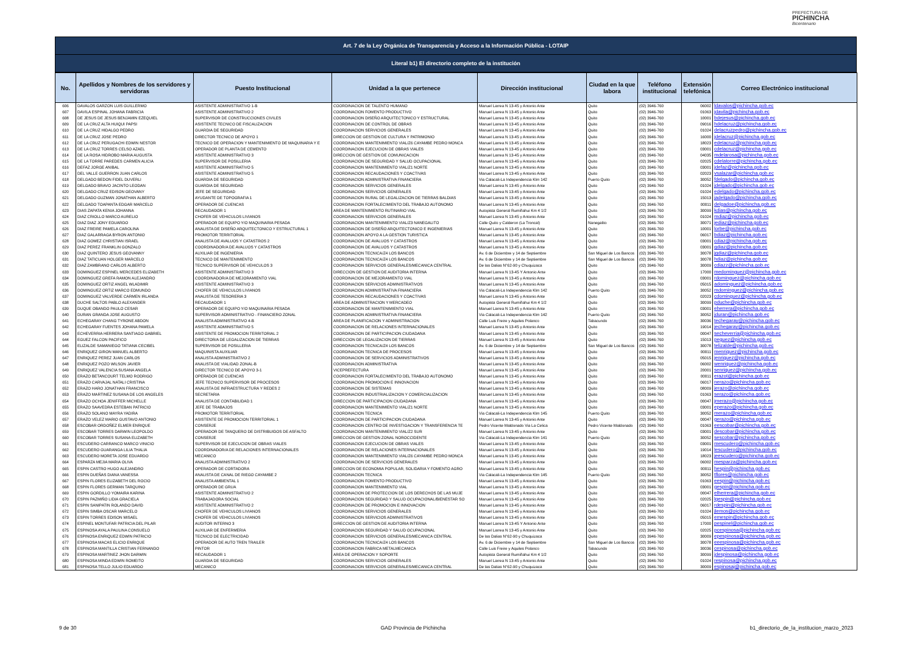PREFECTURA DE
PICHINCHA
Bicentenario
| Art. 7 de la Ley Orgánica de Transparencia y Acceso a la Información Pública - LOTAIP |
| Literal b1) El directorio completo de la institución |
| No. | Apellidos y Nombres de los servidores y servidoras | Puesto Institucional | Unidad a la que pertenece | Dirección institucional | Ciudad en la que labora | Teléfono institucional | Extensión telefónica | Correo Electrónico institucional |
| --- | --- | --- | --- | --- | --- | --- | --- | --- |
| 606 | DAVALOS GARZON LUIS GUILLERMO | ASISTENTE ADMINISTRATIVO 1-B | COORDINACION DE TALENTO HUMANO | Manuel Larrea N 13-45 y Antonio Ante | Quito | (02) 3946-760 | 06002 | ldavalos@pichincha.gob.ec |
| 607 | DAVILA ESPINAL JOHANA FABRICIA | ASISTENTE ADMINISTRATIVO 2 | COORDINACION FOMENTO PRODUCTIVO | Manuel Larrea N 13-45 y Antonio Ante | Quito | (02) 3946-760 | 01063 | jdavila@pichincha.gob.ec |
| 608 | DE JESUS DE JESUS BENJAMIN EZEQUIEL | SUPERVISOR DE CONSTRUCCIONES CIVILES | COORDINACION DISEÑO ARQUITECTONICO Y ESTRUCTURAL | Manuel Larrea N 13-45 y Antonio Ante | Quito | (02) 3946-760 | 10001 | bdejesus@pichincha.gob.ec |
| 609 | DE LA CRUZ ALTA HUIQUI PAPSI | ASISTENTE TECNICO DE FISCALIZACION | COORDINACION DE CONTROL DE OBRAS | Manuel Larrea N 13-45 y Antonio Ante | Quito | (02) 3946-760 | 09016 | hdelacruz@pichincha.gob.ec |
| 610 | DE LA CRUZ HIDALGO PEDRO | GUARDIA DE SEGURIDAD | COORDINACION SERVICIOS GENERALES | Manuel Larrea N 13-45 y Antonio Ante | Quito | (02) 3946-760 | 01024 | delacruzpedro@pichincha.gob.ec |
| 611 | DE LA CRUZ JOSE PEDRO | DIRECTOR TECNICO DE APOYO 1 | DIRECCION DE GESTION DE CULTURA Y PATRIMONIO | Manuel Larrea N 13-45 y Antonio Ante | Quito | (02) 3946-760 | 16000 | jdelacruz@pichincha.gob.ec |
| 612 | DE LA CRUZ PERUGACHI EDWIN NESTOR | TECNICO DE OPERACION Y MANTENIMIENTO DE MAQUINARIA Y E | COORDINACION MANTENIMIENTO VIAL/Z6 CAYAMBE PEDRO MONCA | Manuel Larrea N 13-45 y Antonio Ante | Quito | (02) 3946-760 | 18023 | edelacruz@pichincha.gob.ec |
| 613 | DE LA CRUZ TORRES CELSO AZAEL | OPERADOR DE PLANTA DE CEMENTO | COORDINACION EJECUCION DE OBRAS VIALES | Manuel Larrea N 13-45 y Antonio Ante | Quito | (02) 3946-760 | 03001 | cdelacruz@pichincha.gob.ec |
| 614 | DE LA ROSA HIDROBO MARIA AUGUSTA | ASISTENTE ADMINISTRATIVO 3 | DIRECCION DE GESTION DE COMUNICACION | Manuel Larrea N 13-45 y Antonio Ante | Quito | (02) 3946-760 | 04035 | mdelarosa@pichincha.gob.ec |
| 615 | DE LA TORRE PAREDES CARMEN ALICIA | SUPERVISOR DE POSILLERIA | COORDINACION DE SEGURIDAD Y SALUD OCUPACIONAL | Manuel Larrea N 13-45 y Antonio Ante | Quito | (02) 3946-760 | 02025 | cdelatorre@pichincha.gob.ec |
| 616 | DEFAZ JORGE ANIBAL | ASISTENTE ADMINISTRATIVO 5 | COORDINACION MANTENIMIENTO VIAL/Z1 NORTE | Manuel Larrea N 13-45 y Antonio Ante | Quito | (02) 3946-760 | 03001 | jdefaz@pichincha.gob.ec |
| 617 | DEL VALLE GUERRON JUAN CARLOS | ASISTENTE ADMINISTRATIVO 5 | COORDINACION RECAUDACIONES Y COACTIVAS | Manuel Larrea N 13-45 y Antonio Ante | Quito | (02) 3946-760 | 02023 | vsalazar@pichincha.gob.ec |
| 618 | DELGADO BEDON FIDEL DUVERLI | GUARDIA DE SEGURIDAD | COORDINACION ADMINISTRATIVA FINANCIERA | Via Calacali-La Independencia Klm 142 | Puerto Quito | (02) 3946-760 | 30052 | fdelgado@pichincha.gob.ec |
| 619 | DELGADO BRAVO JACINTO LEODAN | GUARDIA DE SEGURIDAD | COORDINACION SERVICIOS GENERALES | Manuel Larrea N 13-45 y Antonio Ante | Quito | (02) 3946-760 | 01024 | jdelgado@pichincha.gob.ec |
| 620 | DELGADO CRUZ EDISON GEOVANY | JEFE DE SEGURIDAD | COORDINACION SERVICIOS GENERALES | Manuel Larrea N 13-45 y Antonio Ante | Quito | (02) 3946-760 | 01024 | edelgado@pichincha.gob.ec |
| 621 | DELGADO GUZMAN JONATHAN ALBERTO | AYUDANTE DE TOPOGRAFIA 1 | COORDINACION RURAL DE LEGALIZACION DE TIERRAS BALDIAS | Manuel Larrea N 13-45 y Antonio Ante | Quito | (02) 3946-760 | 15013 | jadelgado@pichincha.gob.ec |
| 622 | DELGADO TOAPANTA EDGAR MARCELO | OPERADOR DE CUENCAS | COORDINACION FORTALECIMIENTO DEL TRABAJO AUTONOMO | Manuel Larrea N 13-45 y Antonio Ante | Quito | (02) 3946-760 | 00011 | delgadoe@pichincha.gob.ec |
| 623 | DIAS ZAPATA KENIA JOHANNA | RECAUDADOR 1 | AREA DE MANTENIMIENTO RUTINARIO VIAL | Autopista General Rumiñahui Km 4 1/2 | Quito | (02) 3946-760 | 30099 | kdias@pichincha.gob.ec |
| 624 | DIAZ CRIOLLO MARCO AURELIO | CHOFER DE VEHICULOS LIVIANOS | COORDINACION SERVICIOS GENERALES | Manuel Larrea N 13-45 y Antonio Ante | Quito | (02) 3946-760 | 01024 | mdiaz@pichincha.gob.ec |
| 625 | DIAZ DIAZ JONY EDUARDO | OPERADOR DE EQUIPO Y/O MAQUINARIA PESADA | COORDINACION MANTENIMIENTO VIAL/Z3 NANEGALITO | Calle Quito y Calderon (La Troncal) | Nanegalito | (02) 3946-760 | 30071 | jediaz@pichincha.gob.ec |
| 626 | DIAZ FREIRE PAMELA CAROLINA | ANALISTA DE DISEÑO ARQUITECTONICO Y ESTRUCTURAL 1 | COORDINACION DE DISEÑO ARQUITECTONICO E INGENIERIAS | Manuel Larrea N 13-45 y Antonio Ante | Quito | (02) 3946-760 | 10001 | lorbe@pichincha.gob.ec |
| 627 | DIAZ GALARRAGA BYRON ANTONIO | PROMOTOR TERRITORIAL | COORDINACION APOYO A LA GESTION TURISTICA | Manuel Larrea N 13-45 y Antonio Ante | Quito | (02) 3946-760 | 06017 | bdiaz@pichincha.gob.ec |
| 628 | DIAZ GOMEZ CHRISTIAN ISRAEL | ANALISTA DE AVALUOS Y CATASTROS 2 | COORDINACION DE AVALUOS Y CATASTROS | Manuel Larrea N 13-45 y Antonio Ante | Quito | (02) 3946-760 | 03001 | cdiaz@pichincha.gob.ec |
| 629 | DIAZ PEREZ FRANKLIN GONZALO | COORDINADOR/A DE AVALUOS Y CATASTROS | COORDINACION DE AVALUOS Y CATASTROS | Manuel Larrea N 13-45 y Antonio Ante | Quito | (02) 3946-760 | 03001 | gdiaz@pichincha.gob.ec |
| 630 | DIAZ QUINTERO JESUS GEOVANNY | AUXILIAR DE INGENIERIA | COORDINACION TECNICA/Z4 LOS BANCOS | Av. 6 de Diciembre y 14 de Septiembre | San Miguel de Los Bancos | (02) 3946-760 | 30078 | jgdiaz@pichincha.gob.ec |
| 631 | DIAZ TATICUAN HOLGER MARCELO | TECNICO DE MANTENIMIENTO | COORDINACION TECNICA/Z4 LOS BANCOS | Av. 6 de Diciembre y 14 de Septiembre | San Miguel de Los Bancos | (02) 3946-760 | 30078 | hdiaz@pichincha.gob.ec |
| 632 | DIAZ ZAMBRANO CARLOS ALBERTO | TECNICO SUPERVISOR DE VEHICULOS 3 | COORDINACION SERVICIOS GENERALES/MECANICA CENTRAL | De las Dalias N°62-90 y Chuquizaca | Quito | (02) 3946-760 | 30009 | cdiazz@pichincha.gob.ec |
| 633 | DOMINGUEZ ESPINEL MERCEDES ELIZABETH | ASISTENTE ADMINISTRATIVO 3 | DIRECCION DE GESTION DE AUDITORIA INTERNA | Manuel Larrea N 13-45 Y Antonio Ante | Quito | (02) 3946-760 | 17000 | medominguez@pichincha.gob.ec |
| 634 | DOMINGUEZ GREFA RAMON ALEJANDRO | COORDINADOR/A DE MEJORAMIENTO VIAL | COORDINACION DE MEJORAMIENTO VIAL | Manuel Larrea N 13-45 y Antonio Ante | Quito | (02) 3946-760 | 03001 | rdominguez@pichincha.gob.ec |
| 635 | DOMINGUEZ ORTIZ ANGEL WLADIMIR | ASISTENTE ADMINISTRATIVO 3 | COORDINACION SERVICIOS ADMINISTRATIVOS | Manuel Larrea N 13-45 y Antonio Ante | Quito | (02) 3946-760 | 05015 | adominguez@pichincha.gob.ec |
| 636 | DOMINGUEZ ORTIZ MARCO EDMUNDO | CHOFER DE VEHICULOS LIVIANOS | COORDINACION ADMINISTRATIVA FINANCIERA | Via Calacali-La Independencia Klm 142 | Puerto Quito | (02) 3946-760 | 30052 | mdominguez@pichincha.gob.ec |
| 637 | DOMINGUEZ VALVERDE CARMEN IRLANDA | ANALISTA DE TESORERIA 3 | COORDINACION RECAUDACIONES Y COACTIVAS | Manuel Larrea N 13-45 y Antonio Ante | Quito | (02) 3946-760 | 02023 | cdominguez@pichincha.gob.ec |
| 638 | DUCHE SALTOS PABLO ALEXANDER | RECAUDADOR 1 | AREA DE ADMINISTRACION Y MERCADEO | Autopista General Rumiñahui Km 4 1/2 | Quito | (02) 3946-760 | 30099 | pduche@pichincha.gob.ec |
| 639 | DUQUE OBANDO PAULO CESAR | OPERADOR DE EQUIPO Y/O MAQUINARIA PESADA | COORDINACION DE MANTENIMIENTO VIAL | Manuel Larrea N 13-45 y Antonio Ante | Quito | (02) 3946-760 | 03001 | eherrera@pichincha.gob.ec |
| 640 | DURAN GRANDA JOSE AUGUSTO | SUPERVISOR ADMINISTRATIVO - FINANCIERO ZONAL | COORDINACION ADMINISTRATIVA FINANCIERA | Via Calacali-La Independencia Klm 142 | Puerto Quito | (02) 3946-760 | 30052 | jduran@pichincha.gob.ec |
| 641 | ECHEGARAY CHANG TYRONE ABDON | ANALISTA ADMINISTRATIVO 4-B | AREA DE PLANIFICACION Y ADMINISTRACION | Calle Luis Freire y Aquiles Polanco | Tabacundo | (02) 3946-760 | 30036 | techegaray@pichincha.gob.ec |
| 642 | ECHEGARAY FUENTES JOHANA PAMELA | ASISTENTE ADMINISTRATIVO 5 | COORDINACION DE RELACIONES INTERNACIONALES | Manuel Larrea N 13-45 y Antonio Ante | Quito | (02) 3946-760 | 19014 | jechegaray@pichincha.gob.ec |
| 643 | ECHEVERRIA HERRERA SANTIAGO GABRIEL | ASISTENTE DE PROMOCION TERRITORIAL 2 | COORDINACION DE PARTICIPACION CIUDADANA | Manuel Larrea N 13-45 y Antonio Ante | Quito | (02) 3946-760 | 00047 | secheverria@pichincha.gob.ec |
| 644 | EGUEZ FALCON PACIFICO | DIRECTOR/A DE LEGALIZACION DE TIERRAS | DIRECCION DE LEGALIZACION DE TIERRAS | Manuel Larrea N 13-45 y Antonio Ante | Quito | (02) 3946-760 | 15013 | peguez@pichincha.gob.ec |
| 645 | ELIZALDE SAMANIEGO TATIANA CECIBEL | SUPERVISOR DE POSILLERIA | COORDINACION TECNICA/Z4 LOS BANCOS | Av. 6 de Diciembre y 14 de Septiembre | San Miguel de Los Bancos | (02) 3946-760 | 30078 | telizalde@pichincha.gob.ec |
| 646 | ENRIQUEZ GIRON MANUEL ALBERTO | MAQUINISTA AUXILIAR | COORDINACION TECNICA DE PROCESOS | Manuel Larrea N 13-45 y Antonio Ante | Quito | (02) 3946-760 | 00011 | menriquez@pichincha.gob.ec |
| 647 | ENRIQUEZ PEREZ JUAN CARLOS | ANALISTA ADMINISTRATIVO 2 | COORDINACION DE SERVICIOS ADMINISTRATIVOS | Manuel Larrea N 13-45 y Antonio Ante | Quito | (02) 3946-760 | 05015 | jenriquez@pichincha.gob.ec |
| 648 | ENRIQUEZ POZO WILSON JAVIER | ANALISTA DE VIALIDAD ZONAL-B | COORDINACION ADMINISTRATIVA | Manuel Larrea N 13-45 y Antonio Ante | Quito | (02) 3946-760 | 06002 | wenriquez@pichincha.gob.ec |
| 649 | ENRIQUEZ VALENCIA SUSANA ANGELA | DIRECTOR TECNICO DE APOYO 3-1 | VICEPREFECTURA | Manuel Larrea N 13-45 y Antonio Ante | Quito | (02) 3946-760 | 20001 | senriquez@pichincha.gob.ec |
| 650 | ERAZO BETANCOURT TELMO RODRIGO | OPERADOR DE CUENCAS | COORDINACION FORTALECIMIENTO DEL TRABAJO AUTONOMO | Manuel Larrea N 13-45 y Antonio Ante | Quito | (02) 3946-760 | 00011 | erazot@pichincha.gob.ec |
| 651 | ERAZO CARVAJAL NATALI CRISTINA | JEFE TECNICO SUPERVISOR DE PROCESOS | COORDINACION PROMOCION E INNOVACION | Manuel Larrea N 13-45 y Antonio Ante | Quito | (02) 3946-760 | 06017 | nerazo@pichincha.gob.ec |
| 652 | ERAZO HARO JONATHAN FRANCISCO | ANALISTA DE INFRAESTRUCTURA Y REDES 2 | COORDINACION DE SISTEMAS | Manuel Larrea N 13-45 y Antonio Ante | Quito | (02) 3946-760 | 08009 | jerazo@pichincha.gob.ec |
| 653 | ERAZO MARTINEZ SUSANA DE LOS ANGELES | SECRETARIA | COORDINACION INDUSTRIALIZACION Y COMERCIALIZACION | Manuel Larrea N 13-45 y Antonio Ante | Quito | (02) 3946-760 | 01063 | serazo@pichincha.gob.ec |
| 654 | ERAZO OCHOA JENIFFER MICHELLE | ANALISTA DE CONTABILIDAD 1 | DIRECCION DE PARTICIPACION CIUDADANA | Manuel Larrea N 13-45 y Antonio Ante | Quito | (02) 3946-760 | 00047 | jmerazo@pichincha.gob.ec |
| 655 | ERAZO SAAVEDRA ESTEBAN PATRICIO | JEFE DE TRABAJOS | COORDINACION MANTENIMIENTO VIAL/Z1 NORTE | Manuel Larrea N 13-45 y Antonio Ante | Quito | (02) 3946-760 | 03001 | eperazo@pichincha.gob.ec |
| 656 | ERAZO SOLANO MAYRA YADIRA | PROMOTOR TERRITORIAL | COORDINACION TECNICA | Via Calacali-La Independencia Klm 145 | Puerto Quito | (02) 3946-760 | 30052 | merazo@pichincha.gob.ec |
| 657 | ERAZO VELEZ MARIO GUSTAVO ANTONIO | ASISTENTE DE PROMOCION TERRITORIAL 1 | COORDINACION DE PARTICIPACION CIUDADANA | Manuel Larrea N 13-45 y Antonio Ante | Quito | (02) 3946-760 | 00047 | gerazo@pichincha.gob.ec |
| 658 | ESCOBAR ORDOÑEZ ELMER ENRIQUE | CONSERJE | COORDINACION CENTRO DE INVESTIGACION Y TRANSFERENCIA TE | Pedro Vicente Maldonado Via La Celica | Pedro Vicente Maldonado | (02) 3946-760 | 01063 | eescobar@pichincha.gob.ec |
| 659 | ESCOBAR TORRES DARWIN LEOPOLDO | OPERADOR DE TANQUERO DE DISTRIBUIDOS DE ASFALTO | COORDINACION MANTENIMIENTO VIAL/Z2 SUR | Manuel Larrea N 13-45 y Antonio Ante | Quito | (02) 3946-760 | 03001 | descobar@pichincha.gob.ec |
| 660 | ESCOBAR TORRES SUSANA ELIZABETH | CONSERJE | DIRECCION DE GESTION ZONAL NOROCCIDENTE | Via Calacali-La Independencia Klm 141 | Puerto Quito | (02) 3946-760 | 30052 | sescobar@pichincha.gob.ec |
| 661 | ESCUDERO CARRANCO MARCO VINICIO | SUPERVISOR DE EJECUCION DE OBRAS VIALES | COORDINACION EJECUCION DE OBRAS VIALES | Manuel Larrea N 13-45 y Antonio Ante | Quito | (02) 3946-760 | 03001 | mescudero@pichincha.gob.ec |
| 662 | ESCUDERO GUARANGA LILIA THALIA | COORDINADOR/A DE RELACIONES INTERNACIONALES | COORDINACION DE RELACIONES INTERNACIONALES | Manuel Larrea N 13-45 y Antonio Ante | Quito | (02) 3946-760 | 19014 | lescudero@pichincha.gob.ec |
| 663 | ESCUDERO MORETA JOSE EDUARDO | MECANICO | COORDINACION MANTENIMIENTO VIAL/Z6 CAYAMBE PEDRO MONCA | Manuel Larrea N 13-45 y Antonio Ante | Quito | (02) 3946-760 | 18023 | jeescudero@pichincha.gob.ec |
| 664 | ESPARZA MEJIA MARIA OLIVA | ANALISTA ADMINISTRATIVO 2 | COORDINACION DE SERVICIOS GENERALES | Manuel Larrea N 13-45 y Antonio Ante | Quito | (02) 3946-760 | 06002 | mesparza@pichincha.gob.ec |
| 665 | ESPIN CASTRO HUGO ALEJANDRO | OPERADOR DE CORTADORA | DIRECCION DE ECONOMIA POPULAR, SOLIDARIA Y FOMENTO AGRO | Manuel Larrea N 13-45 y Antonio Ante | Quito | (02) 3946-760 | 00011 | hespin@pichincha.gob.ec |
| 666 | ESPIN DUEÑAS DIANA VANESSA | ANALISTA DE CANAL DE RIEGO CAYAMBE 2 | COORDINACION TECNICA | Via Calacali-La Independencia Klm 145 | Puerto Quito | (02) 3946-760 | 30052 | tflores@pichincha.gob.ec |
| 667 | ESPIN FLORES ELIZABETH DEL ROCIO | ANALISTA AMBIENTAL 1 | COORDINACION FOMENTO PRODUCTIVO | Manuel Larrea N 13-45 y Antonio Ante | Quito | (02) 3946-760 | 01063 | eespin@pichincha.gob.ec |
| 668 | ESPIN FLORES GERMAN TARQUINO | OPERADOR DE GRUA | COORDINACION MANTENIMIENTO VIAL | Manuel Larrea N 13-45 y Antonio Ante | Quito | (02) 3946-760 | 03001 | gespin@pichincha.gob.ec |
| 669 | ESPIN GORDILLO YOMAIRA KARINA | ASISTENTE ADMINISTRATIVO 2 | COORDINACION DE PROTECCION DE LOS DERECHOS DE LAS MUJE | Manuel Larrea N 13-45 y Antonio Ante | Quito | (02) 3946-760 | 00047 | elherrera@pichincha.gob.ec |
| 670 | ESPIN PAZMIÑO LIDIA GRACIELA | TRABAJADORA SOCIAL | COORDINACION SEGURIDAD Y SALUD OCUPACIONAL/BIENESTAR SO | Manuel Larrea N 13-45 y Antonio Ante | Quito | (02) 3946-760 | 02025 | lgespin@pichincha.gob.ec |
| 671 | ESPIN SANIPATIN ROLANDO DAVID | ASISTENTE ADMINISTRATIVO 2 | COORDINACION DE PROMOCION E INNOVACION | Manuel Larrea N 13-45 y Antonio Ante | Quito | (02) 3946-760 | 06017 | rdespin@pichincha.gob.ec |
| 672 | ESPIN SIMBA OSCAR MARCELO | CHOFER DE VEHICULOS LIVIANOS | COORDINACION SERVICIOS GENERALES | Manuel Larrea N 13-45 y Antonio Ante | Quito | (02) 3946-760 | 01024 | jlemos@pichincha.gob.ec |
| 673 | ESPIN TORRES EDISON MISAEL | CHOFER DE VEHICULOS LIVIANOS | COORDINACION SERVICIOS ADMINISTRATIVOS | Manuel Larrea N 13-45 y Antonio Ante | Quito | (02) 3946-760 | 05015 | emespin@pichincha.gob.ec |
| 674 | ESPINEL MONTUFAR PATRICIA DEL PILAR | AUDITOR INTERNO 3 | DIRECCION DE GESTION DE AUDITORIA INTERNA | Manuel Larrea N 13-45 Y Antonio Ante | Quito | (02) 3946-760 | 17000 | pespinel@pichincha.gob.ec |
| 675 | ESPINOSA AYALA PAULINA CONSUELO | AUXILIAR DE ENFERMERIA | COORDINACION SEGURIDAD Y SALUD OCUPACIONAL | Manuel Larrea N 13-45 y Antonio Ante | Quito | (02) 3946-760 | 02025 | pcespinosa@pichincha.gob.ec |
| 676 | ESPINOSA ENRIQUEZ EDWIN PATRICIO | TECNICO DE ELECTRICIDAD | COORDINACION SERVICIOS GENERALES/MECANICA CENTRAL | De las Dalias N°62-90 y Chuquizaca | Quito | (02) 3946-760 | 30009 | epespinosa@pichincha.gob.ec |
| 677 | ESPINOSA MACAS ELICIO ENRIQUE | OPERADOR DE AUTO TREN TRAILER | COORDINACION TECNICA/Z4 LOS BANCOS | Av. 6 de Diciembre y 14 de Septiembre | San Miguel de Los Bancos | (02) 3946-760 | 30078 | eeespinosa@pichincha.gob.ec |
| 678 | ESPINOSA MANTILLA CRISTIAN FERNANDO | PINTOR | COORDINACION FABRICA METALMECANICA | Calle Luis Freire y Aquiles Polanco | Tabacundo | (02) 3946-760 | 30036 | cespinosa@pichincha.gob.ec |
| 679 | ESPINOSA MARTINEZ JHON DARWIN | RECAUDADOR 1 | AREA DE OPERACION Y SOPORTE | Autopista General Rumiñahui Km 4 1/2 | Quito | (02) 3946-760 | 30099 | jdespinosa@pichincha.gob.ec |
| 680 | ESPINOSA MINDA EDWIN ROMEITO | GUARDIA DE SEGURIDAD | COORDINACION SERVICIOS GENERALES | Manuel Larrea N 13-45 y Antonio Ante | Quito | (02) 3946-760 | 01024 | respinosa@pichincha.gob.ec |
| 681 | ESPINOSA TELLO JULIO EDUARDO | MECANICO | COORDINACION SERVICIOS GENERALES/MECANICA CENTRAL | De las Dalias N°62-90 y Chuquizaca | Quito | (02) 3946-760 | 30009 | espinosaj@pichincha.gob.ec |
9 de 30 GAD Provincia de Pichincha b1_directorio_de_la_institucion_marzo_2023